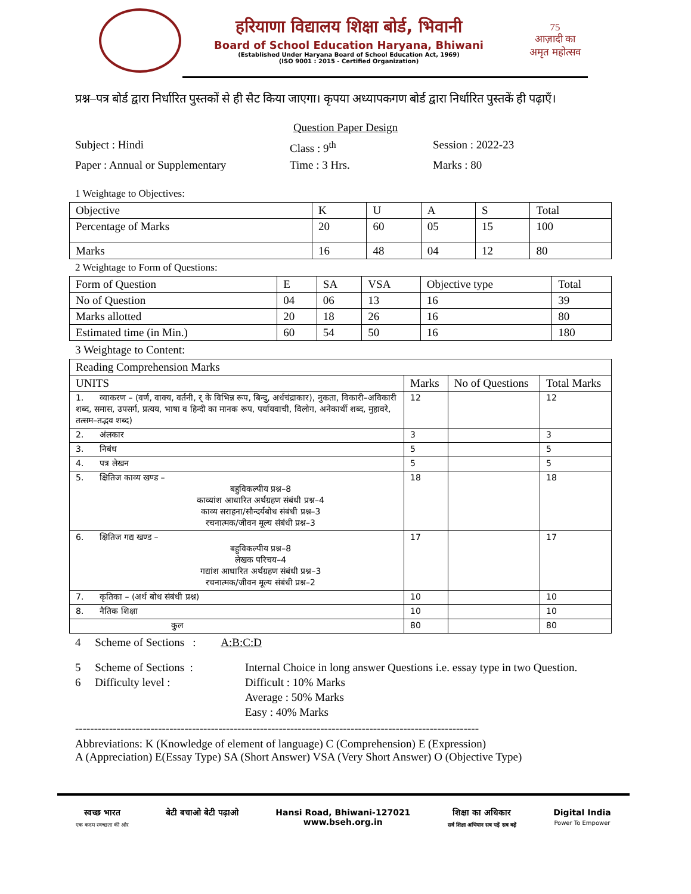हरियाणा विद्यालय शिक्षा बोर्ड, भिवानी
Board of School Education Haryana, Bhiwani
(Established Under Haryana Board of School Education Act, 1969)
(ISO 9001 : 2015 - Certified Organization)
75
आज़ादी का
अमृत महोत्सव
प्रश्न–पत्र बोर्ड द्वारा निर्धारित पुस्तकों से ही सैट किया जाएगा। कृपया अध्यापकगण बोर्ड द्वारा निर्धारित पुस्तकें ही पढ़ाएँ।
Question Paper Design
Subject : Hindi
Class : 9<sup>th</sup>
Session : 2022-23
Paper : Annual or Supplementary
Time : 3 Hrs.
Marks : 80
1 Weightage to Objectives:
| Objective | K | U | A | S | Total |
| --- | --- | --- | --- | --- | --- |
| Percentage of Marks | 20 | 60 | 05 | 15 | 100 |
| Marks | 16 | 48 | 04 | 12 | 80 |
2 Weightage to Form of Questions:
| Form of Question | E | SA | VSA | Objective type | Total |
| --- | --- | --- | --- | --- | --- |
| No of Question | 04 | 06 | 13 | 16 | 39 |
| Marks allotted | 20 | 18 | 26 | 16 | 80 |
| Estimated time (in Min.) | 60 | 54 | 50 | 16 | 180 |
3 Weightage to Content:
| Reading Comprehension Marks | | | |
| --- | --- | --- | --- |
| UNITS | Marks | No of Questions | Total Marks |
| 1. व्याकरण – (वर्ण, वाक्य, वर्तनी, र् के विभिन्न रूप, बिन्दु, अर्धचंद्राकार), नुकता, विकारी–अविकारी शब्द, समास, उपसर्ग, प्रत्यय, भाषा व हिन्दी का मानक रूप, पर्यायवाची, विलोग, अनेकार्थी शब्द, मुहावरे, तत्सम–तद्भव शब्द) | 12 | | 12 |
| 2. अंलकार | 3 | | 3 |
| 3. निबंध | 5 | | 5 |
| 4. पत्र लेखन | 5 | | 5 |
| 5. क्षितिज काव्य खण्ड – बहुविकल्पीय प्रश्न–8 काव्यांश आधारित अर्थग्रहण संबंधी प्रश्न–4 काव्य सराहना/सौन्दर्यबोध संबंधी प्रश्न–3 रचनात्मक/जीवन मूल्य संबंधी प्रश्न–3 | 18 | | 18 |
| 6. क्षितिज गद्य खण्ड – बहुविकल्पीय प्रश्न–8 लेखक परिचय–4 गद्यांश आधारित अर्थग्रहण संबंधी प्रश्न–3 रचनात्मक/जीवन मूल्य संबंधी प्रश्न–2 | 17 | | 17 |
| 7. कृतिका – (अर्थ बोध संबंधी प्रश्न) | 10 | | 10 |
| 8. नैतिक शिक्षा | 10 | | 10 |
| कुल | 80 | | 80 |
4 Scheme of Sections : A:B:C:D
5 Scheme of Sections :
Internal Choice in long answer Questions i.e. essay type in two Question.
6 Difficulty level :
Difficult : 10% Marks
Average : 50% Marks
Easy : 40% Marks
-----------------------------------------------------------------------------------------------------------
Abbreviations: K (Knowledge of element of language) C (Comprehension) E (Expression)
A (Appreciation) E(Essay Type) SA (Short Answer) VSA (Very Short Answer) O (Objective Type)
स्वच्छ भारत
एक कदम स्वच्छता की ओर
बेटी बचाओ बेटी पढ़ाओ Hansi Road, Bhiwani-127021
www.bseh.org.in
शिक्षा का अधिकार
सर्व शिक्षा अभियान सब पढ़ें सब बढ़ें
Digital India
Power To Empower